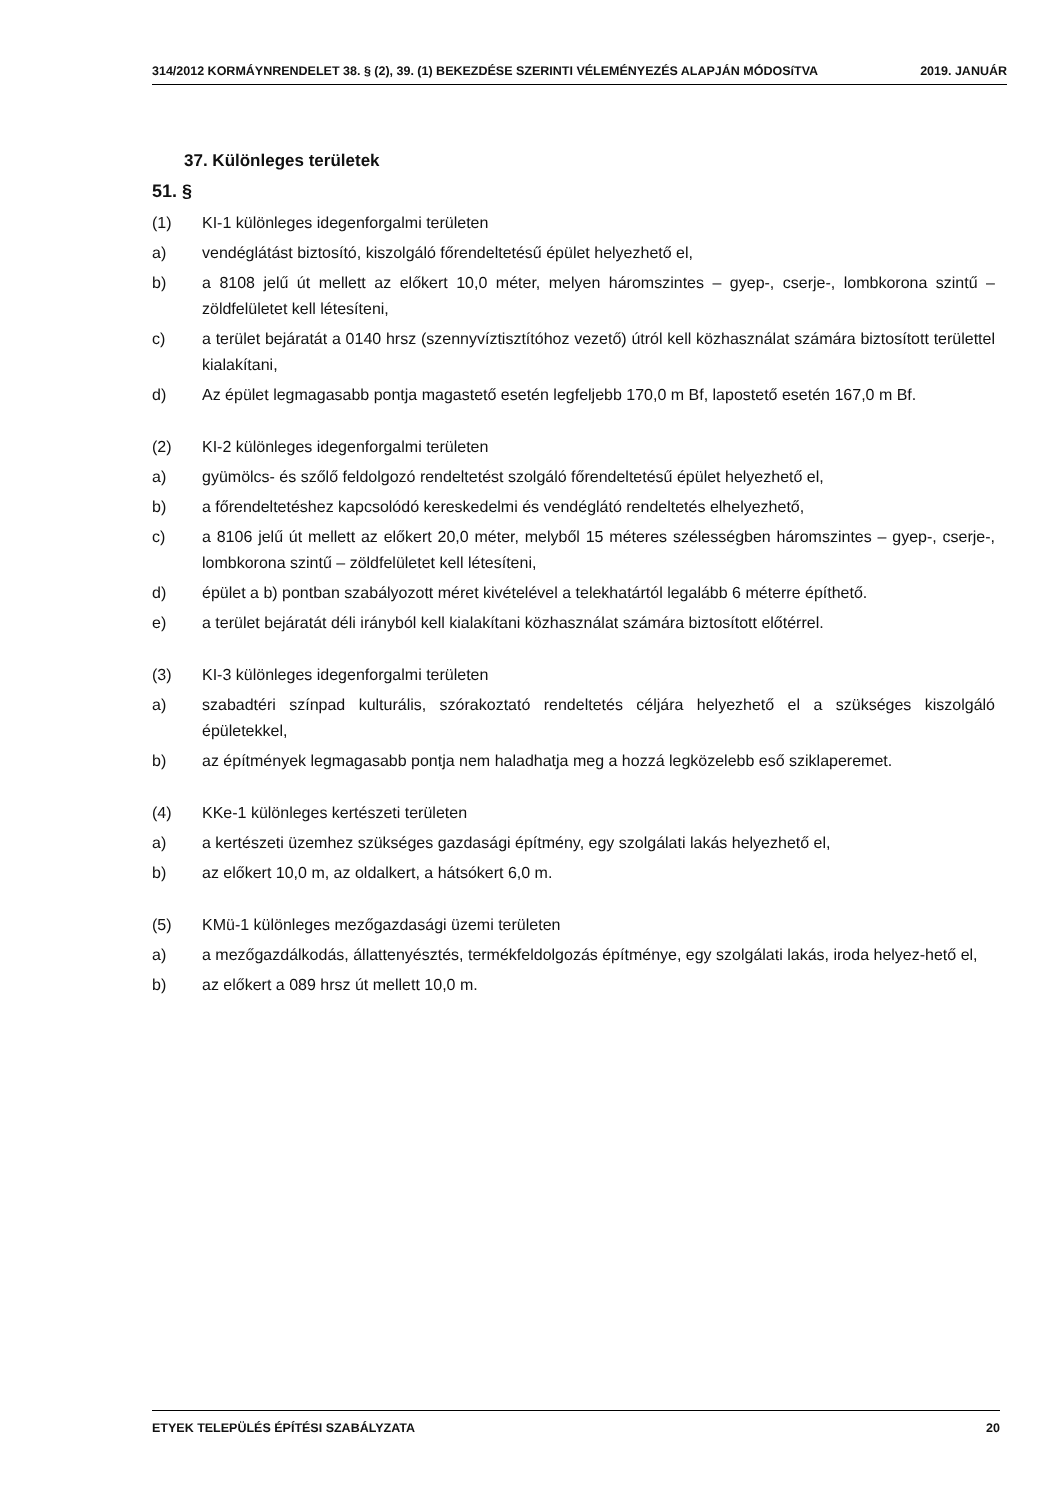314/2012 KORMÁYNRENDELET 38. § (2), 39. (1) BEKEZDÉSE SZERINTI VÉLEMÉNYEZÉS ALAPJÁN MÓDOSíTVA 2019. JANUÁR
37. Különleges területek
51. §
(1) KI-1 különleges idegenforgalmi területen
a) vendéglátást biztosító, kiszolgáló főrendeltetésű épület helyezhető el,
b) a 8108 jelű út mellett az előkert 10,0 méter, melyen háromszintes – gyep-, cserje-, lombkorona szintű – zöldfelületet kell létesíteni,
c) a terület bejáratát a 0140 hrsz (szennyvíztisztítóhoz vezető) útról kell közhasználat számára biztosított területtel kialakítani,
d) Az épület legmagasabb pontja magastető esetén legfeljebb 170,0 m Bf, lapostető esetén 167,0 m Bf.
(2) KI-2 különleges idegenforgalmi területen
a) gyümölcs- és szőlő feldolgozó rendeltetést szolgáló főrendeltetésű épület helyezhető el,
b) a főrendeltetéshez kapcsolódó kereskedelmi és vendéglátó rendeltetés elhelyezhető,
c) a 8106 jelű út mellett az előkert 20,0 méter, melyből 15 méteres szélességben háromszintes – gyep-, cserje-, lombkorona szintű – zöldfelületet kell létesíteni,
d) épület a b) pontban szabályozott méret kivételével a telekhatártól legalább 6 méterre építhető.
e) a terület bejáratát déli irányból kell kialakítani közhasználat számára biztosított előtérrel.
(3) KI-3 különleges idegenforgalmi területen
a) szabadtéri színpad kulturális, szórakoztató rendeltetés céljára helyezhető el a szükséges kiszolgáló épületekkel,
b) az építmények legmagasabb pontja nem haladhatja meg a hozzá legközelebb eső sziklaperemet.
(4) KKe-1 különleges kertészeti területen
a) a kertészeti üzemhez szükséges gazdasági építmény, egy szolgálati lakás helyezhető el,
b) az előkert 10,0 m, az oldalkert, a hátsókert 6,0 m.
(5) KMü-1 különleges mezőgazdasági üzemi területen
a) a mezőgazdálkodás, állattenyésztés, termékfeldolgozás építménye, egy szolgálati lakás, iroda helyez-hető el,
b) az előkert a 089 hrsz út mellett 10,0 m.
ETYEK TELEPÜLÉS ÉPÍTÉSI SZABÁLYZATA 20